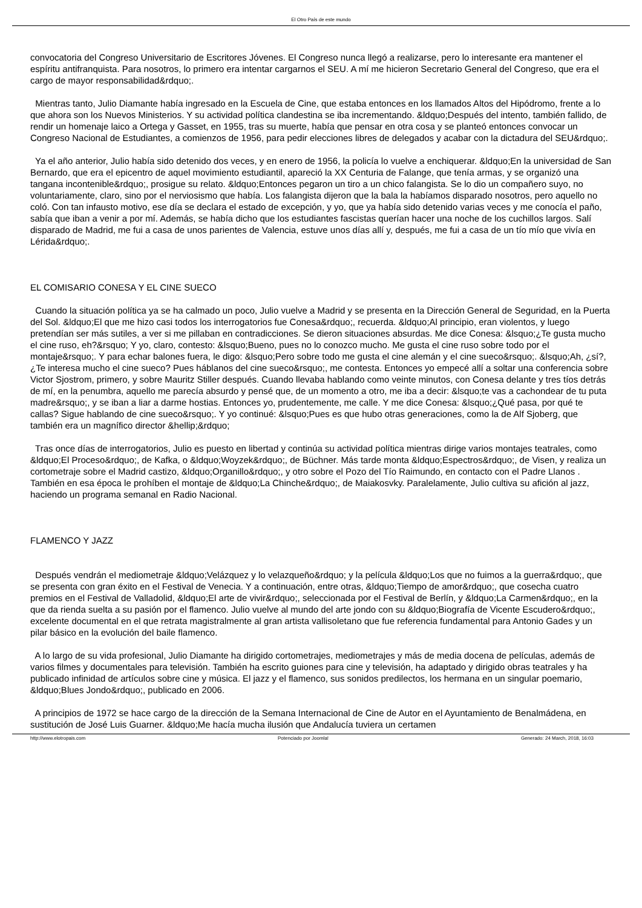El Otro País de este mundo
convocatoria del Congreso Universitario de Escritores Jóvenes. El Congreso nunca llegó a realizarse, pero lo interesante era mantener el espíritu antifranquista. Para nosotros, lo primero era intentar cargarnos el SEU. A mí me hicieron Secretario General del Congreso, que era el cargo de mayor responsabilidad&rdquo;.
Mientras tanto, Julio Diamante había ingresado en la Escuela de Cine, que estaba entonces en los llamados Altos del Hipódromo, frente a lo que ahora son los Nuevos Ministerios. Y su actividad política clandestina se iba incrementando. &ldquo;Después del intento, también fallido, de rendir un homenaje laico a Ortega y Gasset, en 1955, tras su muerte, había que pensar en otra cosa y se planteó entonces convocar un Congreso Nacional de Estudiantes, a comienzos de 1956, para pedir elecciones libres de delegados y acabar con la dictadura del SEU&rdquo;.
Ya el año anterior, Julio había sido detenido dos veces, y en enero de 1956, la policía lo vuelve a enchiquerar. &ldquo;En la universidad de San Bernardo, que era el epicentro de aquel movimiento estudiantil, apareció la XX Centuria de Falange, que tenía armas, y se organizó una tangana incontenible&rdquo;, prosigue su relato. &ldquo;Entonces pegaron un tiro a un chico falangista. Se lo dio un compañero suyo, no voluntariamente, claro, sino por el nerviosismo que había. Los falangista dijeron que la bala la habíamos disparado nosotros, pero aquello no coló. Con tan infausto motivo, ese día se declara el estado de excepción, y yo, que ya había sido detenido varias veces y me conocía el paño, sabía que iban a venir a por mí. Además, se había dicho que los estudiantes fascistas querían hacer una noche de los cuchillos largos. Salí disparado de Madrid, me fui a casa de unos parientes de Valencia, estuve unos días allí y, después, me fui a casa de un tío mío que vivía en Lérida&rdquo;.
EL COMISARIO CONESA Y EL CINE SUECO
Cuando la situación política ya se ha calmado un poco, Julio vuelve a Madrid y se presenta en la Dirección General de Seguridad, en la Puerta del Sol. &ldquo;El que me hizo casi todos los interrogatorios fue Conesa&rdquo;, recuerda. &ldquo;Al principio, eran violentos, y luego pretendían ser más sutiles, a ver si me pillaban en contradicciones. Se dieron situaciones absurdas. Me dice Conesa: &lsquo;¿Te gusta mucho el cine ruso, eh?&rsquo; Y yo, claro, contesto: &lsquo;Bueno, pues no lo conozco mucho. Me gusta el cine ruso sobre todo por el montaje&rsquo;. Y para echar balones fuera, le digo: &lsquo;Pero sobre todo me gusta el cine alemán y el cine sueco&rsquo;. &lsquo;Ah, ¿sí?, ¿Te interesa mucho el cine sueco? Pues háblanos del cine sueco&rsquo;, me contesta. Entonces yo empecé allí a soltar una conferencia sobre Victor Sjostrom, primero, y sobre Mauritz Stiller después. Cuando llevaba hablando como veinte minutos, con Conesa delante y tres tíos detrás de mí, en la penumbra, aquello me parecía absurdo y pensé que, de un momento a otro, me iba a decir: &lsquo;te vas a cachondear de tu puta madre&rsquo;, y se iban a liar a darme hostias. Entonces yo, prudentemente, me calle. Y me dice Conesa: &lsquo;¿Qué pasa, por qué te callas? Sigue hablando de cine sueco&rsquo;. Y yo continué: &lsquo;Pues es que hubo otras generaciones, como la de Alf Sjoberg, que también era un magnífico director &hellip;&rdquo;
Tras once días de interrogatorios, Julio es puesto en libertad y continúa su actividad política mientras dirige varios montajes teatrales, como &ldquo;El Proceso&rdquo;, de Kafka, o &ldquo;Woyzek&rdquo;, de Büchner. Más tarde monta &ldquo;Espectros&rdquo;, de Visen, y realiza un cortometraje sobre el Madrid castizo, &ldquo;Organillo&rdquo;, y otro sobre el Pozo del Tío Raimundo, en contacto con el Padre Llanos . También en esa época le prohíben el montaje de &ldquo;La Chinche&rdquo;, de Maiakosvky. Paralelamente, Julio cultiva su afición al jazz, haciendo un programa semanal en Radio Nacional.
FLAMENCO Y JAZZ
Después vendrán el mediometraje &ldquo;Velázquez y lo velazqueño&rdquo; y la película &ldquo;Los que no fuimos a la guerra&rdquo;, que se presenta con gran éxito en el Festival de Venecia. Y a continuación, entre otras, &ldquo;Tiempo de amor&rdquo;, que cosecha cuatro premios en el Festival de Valladolid, &ldquo;El arte de vivir&rdquo;, seleccionada por el Festival de Berlín, y &ldquo;La Carmen&rdquo;, en la que da rienda suelta a su pasión por el flamenco. Julio vuelve al mundo del arte jondo con su &ldquo;Biografía de Vicente Escudero&rdquo;, excelente documental en el que retrata magistralmente al gran artista vallisoletano que fue referencia fundamental para Antonio Gades y un pilar básico en la evolución del baile flamenco.
A lo largo de su vida profesional, Julio Diamante ha dirigido cortometrajes, mediometrajes y más de media docena de películas, además de varios filmes y documentales para televisión. También ha escrito guiones para cine y televisión, ha adaptado y dirigido obras teatrales y ha publicado infinidad de artículos sobre cine y música. El jazz y el flamenco, sus sonidos predilectos, los hermana en un singular poemario, &ldquo;Blues Jondo&rdquo;, publicado en 2006.
A principios de 1972 se hace cargo de la dirección de la Semana Internacional de Cine de Autor en el Ayuntamiento de Benalmádena, en sustitución de José Luis Guarner. &ldquo;Me hacía mucha ilusión que Andalucía tuviera un certamen
http://www.elotropais.com Potenciado por Joomla! Generado: 24 March, 2018, 16:03